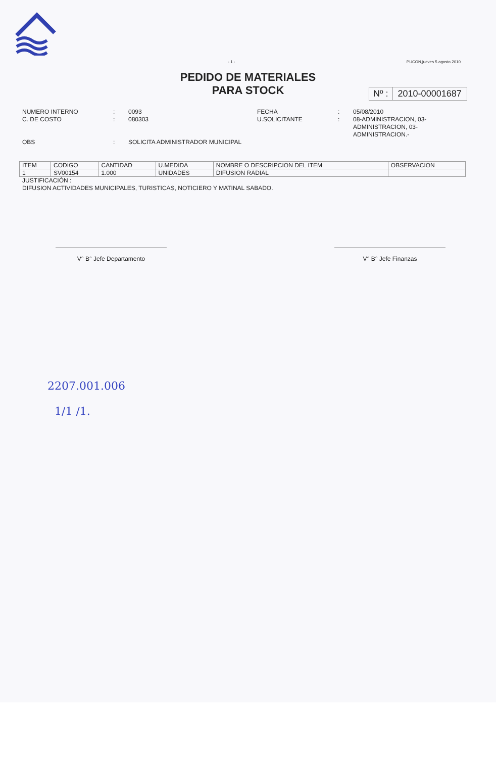- 1 - PUCON,jueves 5 agosto 2010
PEDIDO DE MATERIALES
PARA STOCK
Nº : 2010-00001687
NUMERO INTERNO
C. DE COSTO
OBS
:
:
:
0093
080303
SOLICITA ADMINISTRADOR MUNICIPAL
FECHA
U.SOLICITANTE
:
:
05/08/2010
08-ADMINISTRACION, 03-
ADMINISTRACION, 03-
ADMINISTRACION.-
| ITEM | CODIGO | CANTIDAD | U.MEDIDA | NOMBRE O DESCRIPCION DEL ITEM | OBSERVACION |
| --- | --- | --- | --- | --- | --- |
| 1 | SV00154 | 1.000 | UNIDADES | DIFUSION RADIAL | |
JUSTIFICACIÓN :
DIFUSION ACTIVIDADES MUNICIPALES, TURISTICAS, NOTICIERO Y MATINAL SABADO.
V° B° Jefe Departamento V° B° Jefe Finanzas
2207.001.006
1/1 /1.